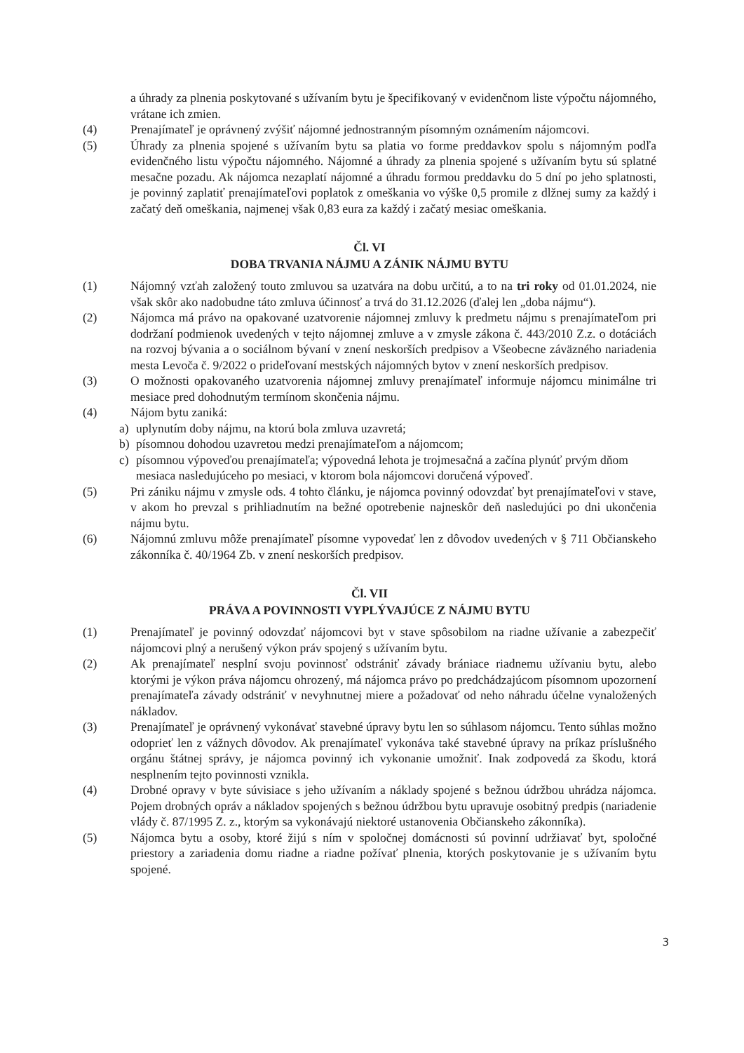a úhrady za plnenia poskytované s užívaním bytu je špecifikovaný v evidenčnom liste výpočtu nájomného, vrátane ich zmien.
(4) Prenajímateľ je oprávnený zvýšiť nájomné jednostranným písomným oznámením nájomcovi.
(5) Úhrady za plnenia spojené s užívaním bytu sa platia vo forme preddavkov spolu s nájomným podľa evidenčného listu výpočtu nájomného. Nájomné a úhrady za plnenia spojené s užívaním bytu sú splatné mesačne pozadu. Ak nájomca nezaplatí nájomné a úhradu formou preddavku do 5 dní po jeho splatnosti, je povinný zaplatiť prenajímateľovi poplatok z omeškania vo výške 0,5 promile z dlžnej sumy za každý i začatý deň omeškania, najmenej však 0,83 eura za každý i začatý mesiac omeškania.
Čl. VI
DOBA TRVANIA NÁJMU A ZÁNIK NÁJMU BYTU
(1) Nájomný vzťah založený touto zmluvou sa uzatvára na dobu určitú, a to na tri roky od 01.01.2024, nie však skôr ako nadobudne táto zmluva účinnosť a trvá do 31.12.2026 (ďalej len „doba nájmu“).
(2) Nájomca má právo na opakované uzatvorenie nájomnej zmluvy k predmetu nájmu s prenajímateľom pri dodržaní podmienok uvedených v tejto nájomnej zmluve a v zmysle zákona č. 443/2010 Z.z. o dotáciách na rozvoj bývania a o sociálnom bývaní v znení neskorších predpisov a Všeobecne záväzného nariadenia mesta Levoča č. 9/2022 o prideľovaní mestských nájomných bytov v znení neskorších predpisov.
(3) O možnosti opakovaného uzatvorenia nájomnej zmluvy prenajímateľ informuje nájomcu minimálne tri mesiace pred dohodnutým termínom skončenia nájmu.
(4) Nájom bytu zaniká:
a) uplynutím doby nájmu, na ktorú bola zmluva uzavretá;
b) písomnou dohodou uzavretou medzi prenajímateľom a nájomcom;
c) písomnou výpoveďou prenajímateľa; výpovedná lehota je trojmesačná a začína plynúť prvým dňom mesiaca nasledujúceho po mesiaci, v ktorom bola nájomcovi doručená výpoveď.
(5) Pri zániku nájmu v zmysle ods. 4 tohto článku, je nájomca povinný odovzdať byt prenajímateľovi v stave, v akom ho prevzal s prihliadnutím na bežné opotrebenie najneskôr deň nasledujúci po dni ukončenia nájmu bytu.
(6) Nájomnú zmluvu môže prenajímateľ písomne vypovedať len z dôvodov uvedených v § 711 Občianskeho zákonníka č. 40/1964 Zb. v znení neskorších predpisov.
Čl. VII
PRÁVA A POVINNOSTI VYPLÝVAJÚCE Z NÁJMU BYTU
(1) Prenajímateľ je povinný odovzdať nájomcovi byt v stave spôsobilom na riadne užívanie a zabezpečiť nájomcovi plný a nerušený výkon práv spojený s užívaním bytu.
(2) Ak prenajímateľ nesplní svoju povinnosť odstrániť závady brániace riadnemu užívaniu bytu, alebo ktorými je výkon práva nájomcu ohrozený, má nájomca právo po predchádzajúcom písomnom upozornení prenajímateľa závady odstrániť v nevyhnutnej miere a požadovať od neho náhradu účelne vynaložených nákladov.
(3) Prenajímateľ je oprávnený vykonávať stavebné úpravy bytu len so súhlasom nájomcu. Tento súhlas možno odoprieť len z vážnych dôvodov. Ak prenajímateľ vykonáva také stavebné úpravy na príkaz príslušného orgánu štátnej správy, je nájomca povinný ich vykonanie umožniť. Inak zodpovedá za škodu, ktorá nesplnením tejto povinnosti vznikla.
(4) Drobné opravy v byte súvisiace s jeho užívaním a náklady spojené s bežnou údržbou uhrádza nájomca. Pojem drobných opráv a nákladov spojených s bežnou údržbou bytu upravuje osobitný predpis (nariadenie vlády č. 87/1995 Z. z., ktorým sa vykonávajú niektoré ustanovenia Občianskeho zákonníka).
(5) Nájomca bytu a osoby, ktoré žijú s ním v spoločnej domácnosti sú povinní udržiavať byt, spoločné priestory a zariadenia domu riadne a riadne požívať plnenia, ktorých poskytovanie je s užívaním bytu spojené.
3